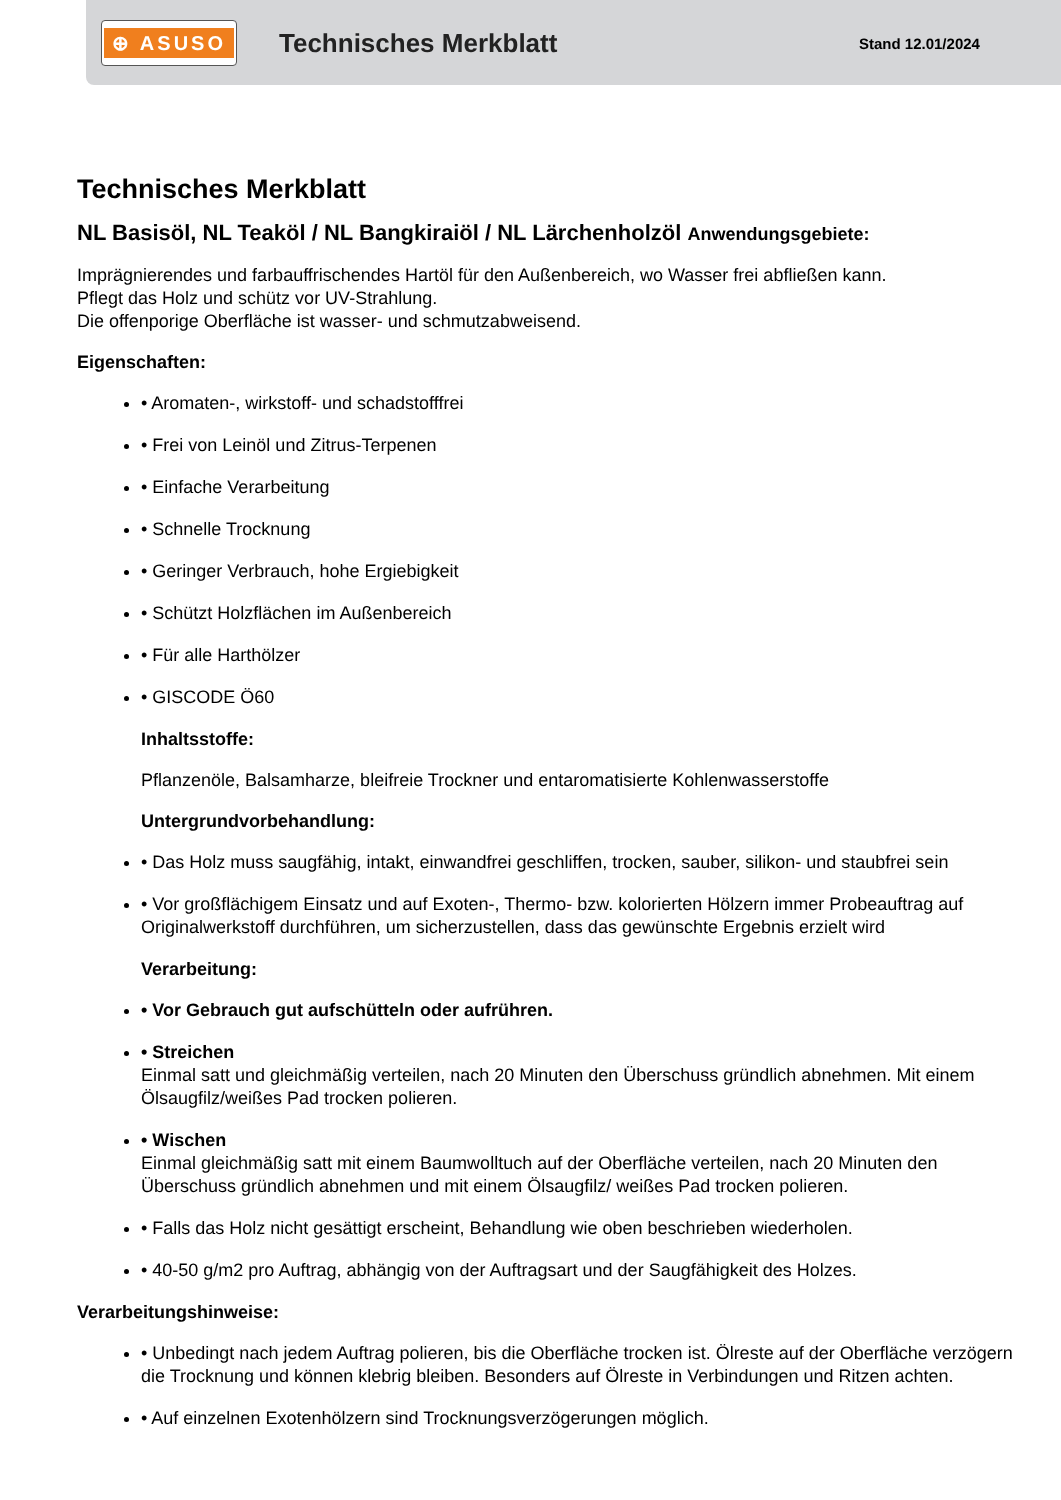⊕ ASUSO
Technisches Merkblatt
Stand 12.01/2024
Technisches Merkblatt
NL Basisöl, NL Teaköl / NL Bangkiraiöl / NL Lärchenholzöl Anwendungsgebiete:
Imprägnierendes und farbauffrischendes Hartöl für den Außenbereich, wo Wasser frei abfließen kann.
Pflegt das Holz und schütz vor UV-Strahlung.
Die offenporige Oberfläche ist wasser- und schmutzabweisend.
Eigenschaften:
• Aromaten-, wirkstoff- und schadstofffrei
• Frei von Leinöl und Zitrus-Terpenen
• Einfache Verarbeitung
• Schnelle Trocknung
• Geringer Verbrauch, hohe Ergiebigkeit
• Schützt Holzflächen im Außenbereich
• Für alle Harthölzer
• GISCODE Ö60
Inhaltsstoffe:
Pflanzenöle, Balsamharze, bleifreie Trockner und entaromatisierte Kohlenwasserstoffe
Untergrundvorbehandlung:
• Das Holz muss saugfähig, intakt, einwandfrei geschliffen, trocken, sauber, silikon- und staubfrei sein
• Vor großflächigem Einsatz und auf Exoten-, Thermo- bzw. kolorierten Hölzern immer Probeauftrag auf Originalwerkstoff durchführen, um sicherzustellen, dass das gewünschte Ergebnis erzielt wird
Verarbeitung:
• Vor Gebrauch gut aufschütteln oder aufrühren.
• Streichen
Einmal satt und gleichmäßig verteilen, nach 20 Minuten den Überschuss gründlich abnehmen. Mit einem Ölsaugfilz/weißes Pad trocken polieren.
• Wischen
Einmal gleichmäßig satt mit einem Baumwolltuch auf der Oberfläche verteilen, nach 20 Minuten den Überschuss gründlich abnehmen und mit einem Ölsaugfilz/ weißes Pad trocken polieren.
• Falls das Holz nicht gesättigt erscheint, Behandlung wie oben beschrieben wiederholen.
• 40-50 g/m2 pro Auftrag, abhängig von der Auftragsart und der Saugfähigkeit des Holzes.
Verarbeitungshinweise:
• Unbedingt nach jedem Auftrag polieren, bis die Oberfläche trocken ist. Ölreste auf der Oberfläche verzögern die Trocknung und können klebrig bleiben. Besonders auf Ölreste in Verbindungen und Ritzen achten.
• Auf einzelnen Exotenhölzern sind Trocknungsverzögerungen möglich.